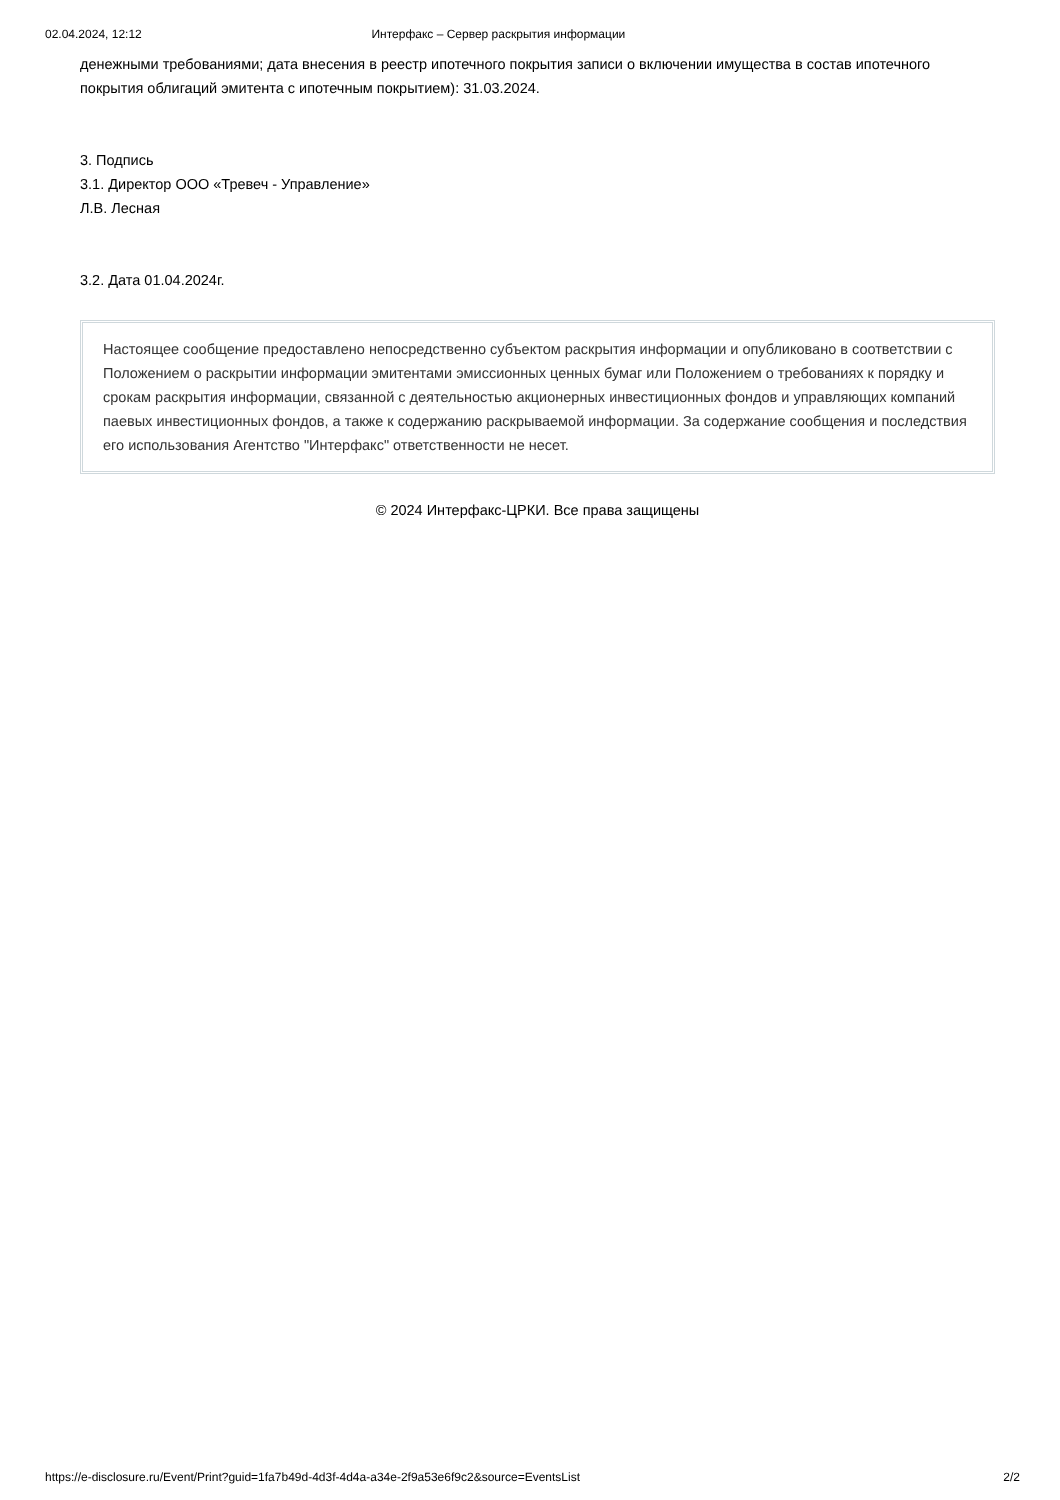02.04.2024, 12:12 Интерфакс – Сервер раскрытия информации
денежными требованиями; дата внесения в реестр ипотечного покрытия записи о включении имущества в состав ипотечного покрытия облигаций эмитента с ипотечным покрытием): 31.03.2024.
3. Подпись
3.1. Директор ООО «Тревеч - Управление»
Л.В. Лесная
3.2. Дата 01.04.2024г.
Настоящее сообщение предоставлено непосредственно субъектом раскрытия информации и опубликовано в соответствии с Положением о раскрытии информации эмитентами эмиссионных ценных бумаг или Положением о требованиях к порядку и срокам раскрытия информации, связанной с деятельностью акционерных инвестиционных фондов и управляющих компаний паевых инвестиционных фондов, а также к содержанию раскрываемой информации. За содержание сообщения и последствия его использования Агентство "Интерфакс" ответственности не несет.
© 2024 Интерфакс-ЦРКИ. Все права защищены
https://e-disclosure.ru/Event/Print?guid=1fa7b49d-4d3f-4d4a-a34e-2f9a53e6f9c2&source=EventsList 2/2